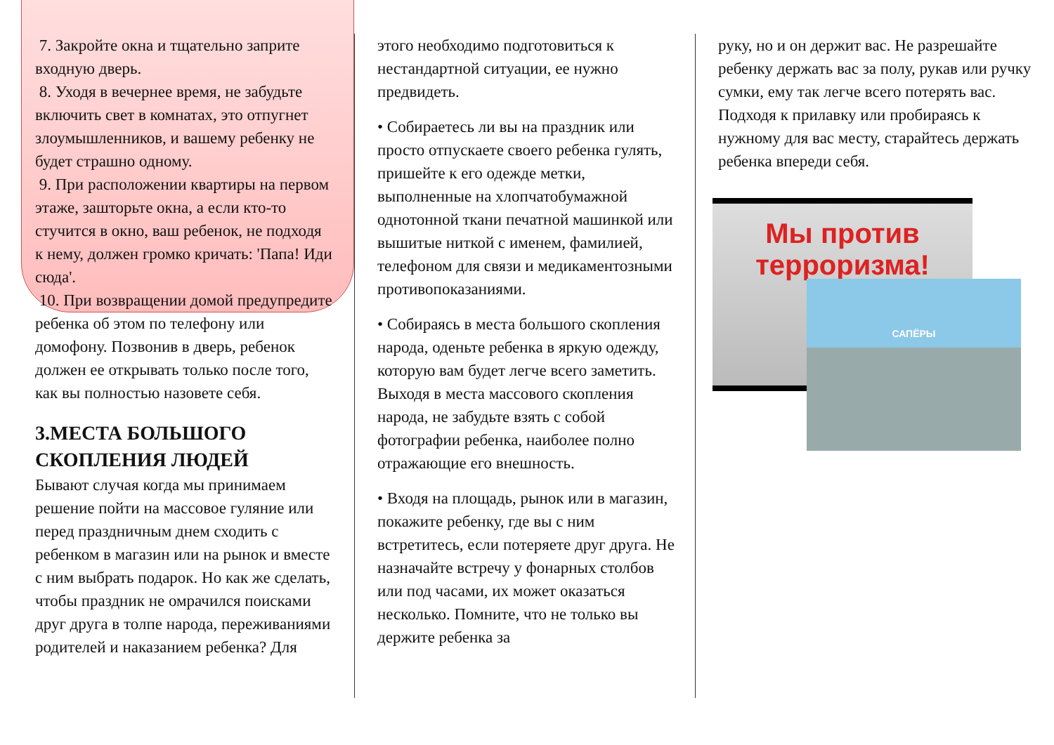7. Закройте окна и тщательно заприте входную дверь.
8. Уходя в вечернее время, не забудьте включить свет в комнатах, это отпугнет злоумышленников, и вашему ребенку не будет страшно одному.
9. При расположении квартиры на первом этаже, зашторьте окна, а если кто-то стучится в окно, ваш ребенок, не подходя к нему, должен громко кричать: 'Папа! Иди сюда'.
10. При возвращении домой предупредите ребенка об этом по телефону или домофону. Позвонив в дверь, ребенок должен ее открывать только после того, как вы полностью назовете себя.
3.МЕСТА БОЛЬШОГО СКОПЛЕНИЯ ЛЮДЕЙ
Бывают случая когда мы принимаем решение пойти на массовое гуляние или перед праздничным днем сходить с ребенком в магазин или на рынок и вместе с ним выбрать подарок. Но как же сделать, чтобы праздник не омрачился поисками друг друга в толпе народа, переживаниями родителей и наказанием ребенка? Для
этого необходимо подготовиться к нестандартной ситуации, ее нужно предвидеть.
• Собираетесь ли вы на праздник или просто отпускаете своего ребенка гулять, пришейте к его одежде метки, выполненные на хлопчатобумажной однотонной ткани печатной машинкой или вышитые ниткой с именем, фамилией, телефоном для связи и медикаментозными противопоказаниями.
• Собираясь в места большого скопления народа, оденьте ребенка в яркую одежду, которую вам будет легче всего заметить. Выходя в места массового скопления народа, не забудьте взять с собой фотографии ребенка, наиболее полно отражающие его внешность.
• Входя на площадь, рынок или в магазин, покажите ребенку, где вы с ним встретитесь, если потеряете друг друга. Не назначайте встречу у фонарных столбов или под часами, их может оказаться несколько. Помните, что не только вы держите ребенка за
руку, но и он держит вас. Не разрешайте ребенку держать вас за полу, рукав или ручку сумки, ему так легче всего потерять вас. Подходя к прилавку или пробираясь к нужному для вас месту, старайтесь держать ребенка впереди себя.
Мы против терроризма!
САПЁРЫ